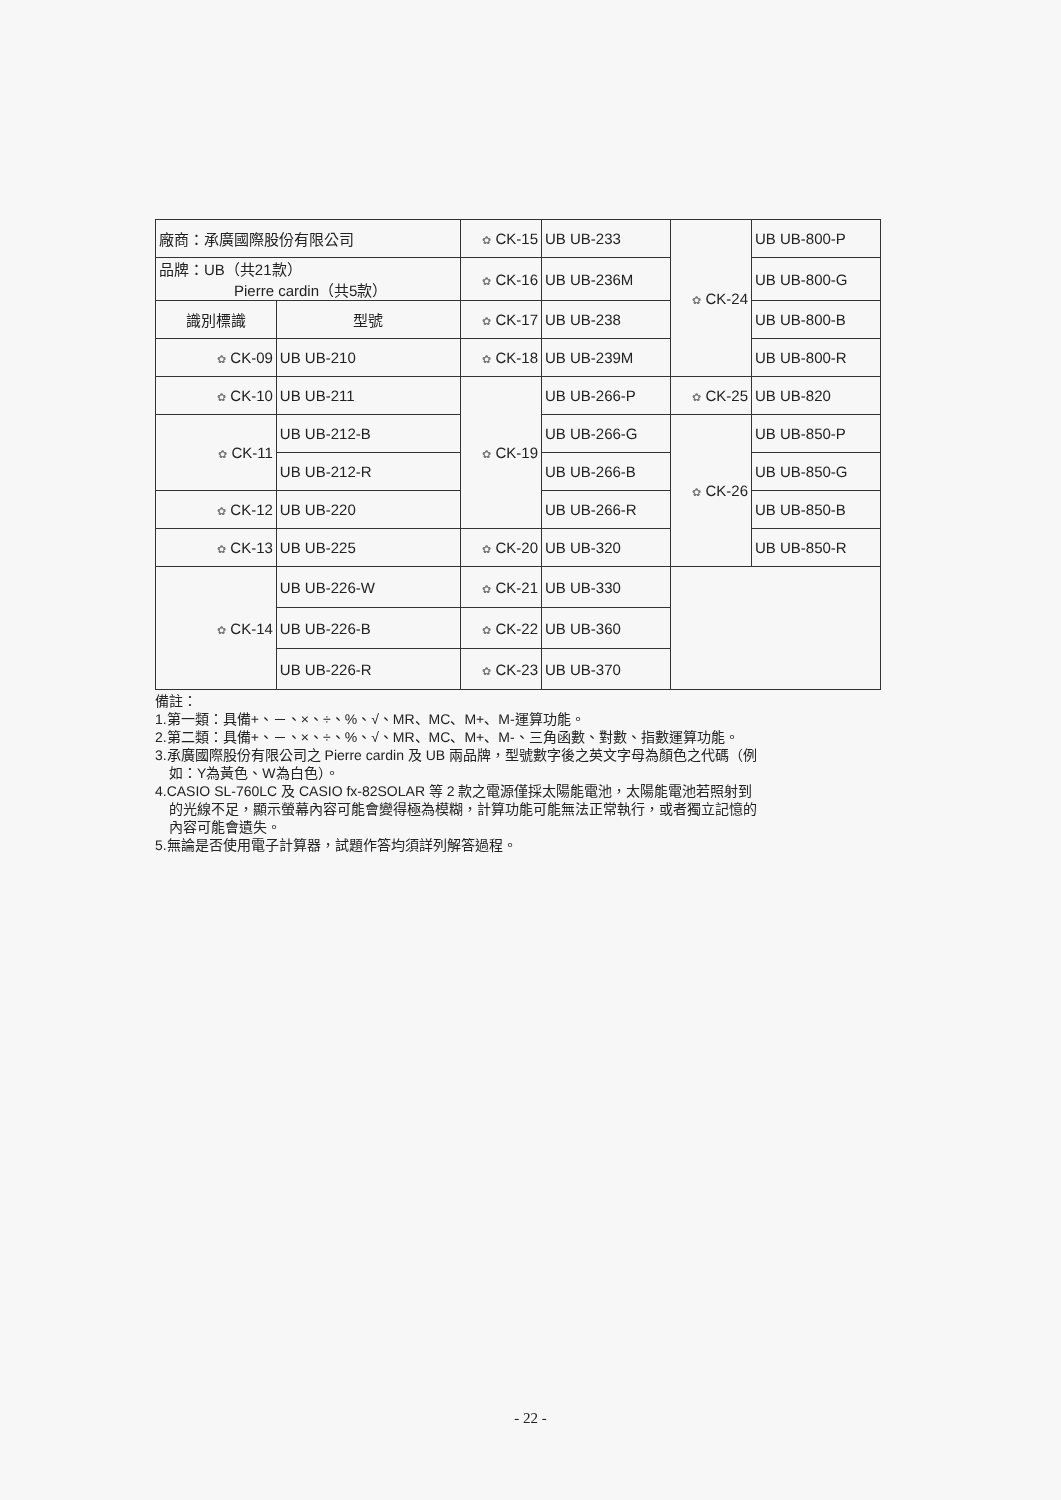| 廠商：承廣國際股份有限公司 | | ✿ CK-15 | UB UB-233 | ✿ CK-24 | UB UB-800-P |
| 品牌：UB（共21款） Pierre cardin（共5款） | | ✿ CK-16 | UB UB-236M | | UB UB-800-G |
| 識別標識 | 型號 | ✿ CK-17 | UB UB-238 | | UB UB-800-B |
| ✿ CK-09 | UB UB-210 | ✿ CK-18 | UB UB-239M | | UB UB-800-R |
| ✿ CK-10 | UB UB-211 | ✿ CK-19 | UB UB-266-P | ✿ CK-25 | UB UB-820 |
| ✿ CK-11 | UB UB-212-B | | UB UB-266-G | ✿ CK-26 | UB UB-850-P |
| | UB UB-212-R | | UB UB-266-B | | UB UB-850-G |
| ✿ CK-12 | UB UB-220 | | UB UB-266-R | | UB UB-850-B |
| ✿ CK-13 | UB UB-225 | ✿ CK-20 | UB UB-320 | | UB UB-850-R |
| ✿ CK-14 | UB UB-226-W | ✿ CK-21 | UB UB-330 | | |
| | UB UB-226-B | ✿ CK-22 | UB UB-360 | | |
| | UB UB-226-R | ✿ CK-23 | UB UB-370 | | |
備註：
1.第一類：具備+、－、×、÷、%、√、MR、MC、M+、M-運算功能。
2.第二類：具備+、－、×、÷、%、√、MR、MC、M+、M-、三角函數、對數、指數運算功能。
3.承廣國際股份有限公司之 Pierre cardin 及 UB 兩品牌，型號數字後之英文字母為顏色之代碼（例
如：Y為黃色、W為白色）。
4.CASIO SL-760LC 及 CASIO fx-82SOLAR 等 2 款之電源僅採太陽能電池，太陽能電池若照射到
的光線不足，顯示螢幕內容可能會變得極為模糊，計算功能可能無法正常執行，或者獨立記憶的
內容可能會遺失。
5.無論是否使用電子計算器，試題作答均須詳列解答過程。
- 22 -